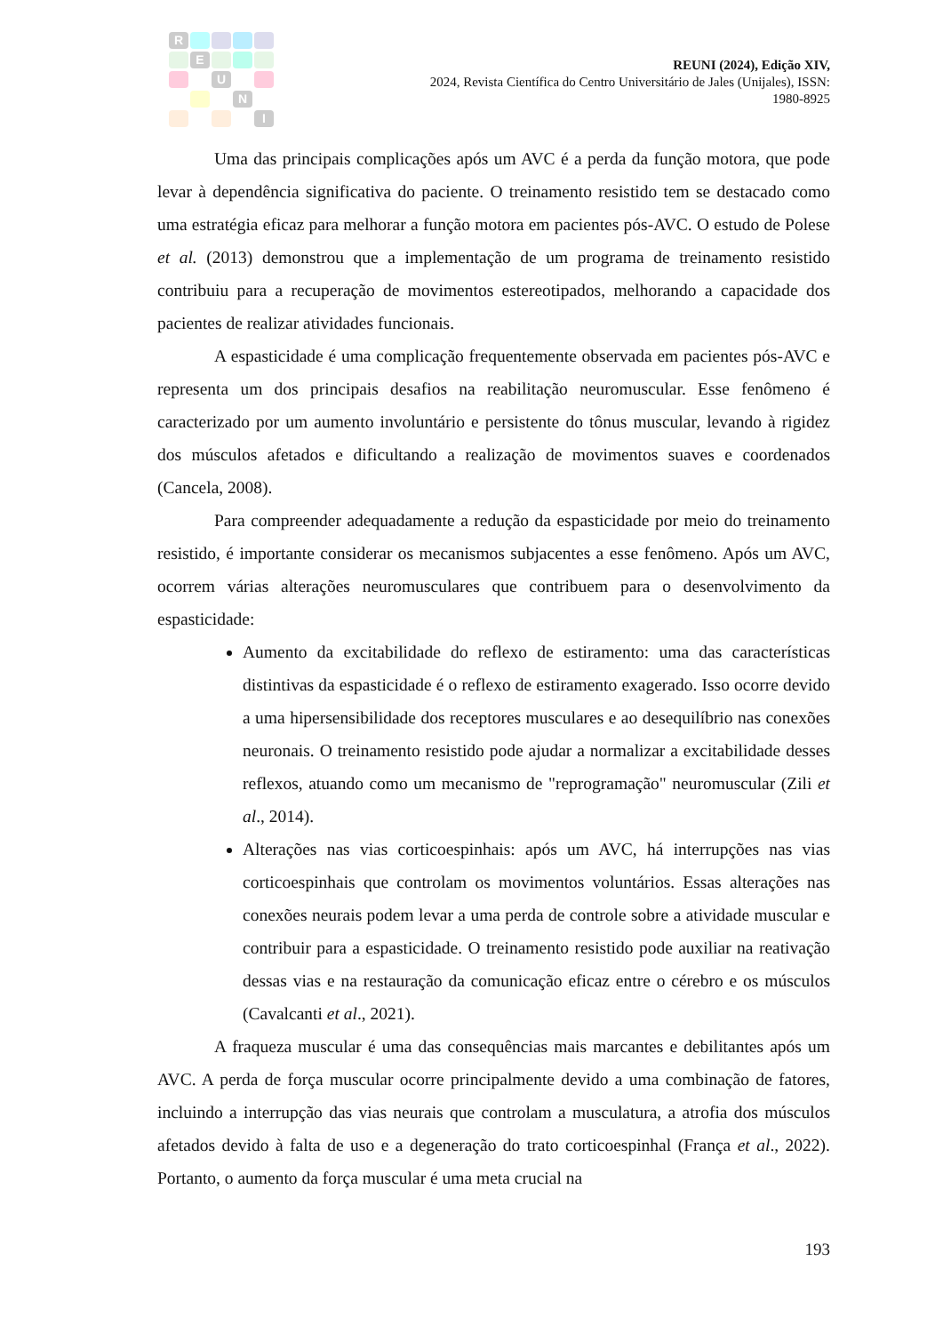R
E
U
N
I
REUNI (2024), Edição XIV,
2024, Revista Científica do Centro Universitário de Jales (Unijales), ISSN:
1980-8925
Uma das principais complicações após um AVC é a perda da função motora, que pode levar à dependência significativa do paciente. O treinamento resistido tem se destacado como uma estratégia eficaz para melhorar a função motora em pacientes pós-AVC. O estudo de Polese et al. (2013) demonstrou que a implementação de um programa de treinamento resistido contribuiu para a recuperação de movimentos estereotipados, melhorando a capacidade dos pacientes de realizar atividades funcionais.
A espasticidade é uma complicação frequentemente observada em pacientes pós-AVC e representa um dos principais desafios na reabilitação neuromuscular. Esse fenômeno é caracterizado por um aumento involuntário e persistente do tônus muscular, levando à rigidez dos músculos afetados e dificultando a realização de movimentos suaves e coordenados (Cancela, 2008).
Para compreender adequadamente a redução da espasticidade por meio do treinamento resistido, é importante considerar os mecanismos subjacentes a esse fenômeno. Após um AVC, ocorrem várias alterações neuromusculares que contribuem para o desenvolvimento da espasticidade:
Aumento da excitabilidade do reflexo de estiramento: uma das características distintivas da espasticidade é o reflexo de estiramento exagerado. Isso ocorre devido a uma hipersensibilidade dos receptores musculares e ao desequilíbrio nas conexões neuronais. O treinamento resistido pode ajudar a normalizar a excitabilidade desses reflexos, atuando como um mecanismo de "reprogramação" neuromuscular (Zili et al., 2014).
Alterações nas vias corticoespinhais: após um AVC, há interrupções nas vias corticoespinhais que controlam os movimentos voluntários. Essas alterações nas conexões neurais podem levar a uma perda de controle sobre a atividade muscular e contribuir para a espasticidade. O treinamento resistido pode auxiliar na reativação dessas vias e na restauração da comunicação eficaz entre o cérebro e os músculos (Cavalcanti et al., 2021).
A fraqueza muscular é uma das consequências mais marcantes e debilitantes após um AVC. A perda de força muscular ocorre principalmente devido a uma combinação de fatores, incluindo a interrupção das vias neurais que controlam a musculatura, a atrofia dos músculos afetados devido à falta de uso e a degeneração do trato corticoespinhal (França et al., 2022). Portanto, o aumento da força muscular é uma meta crucial na
193